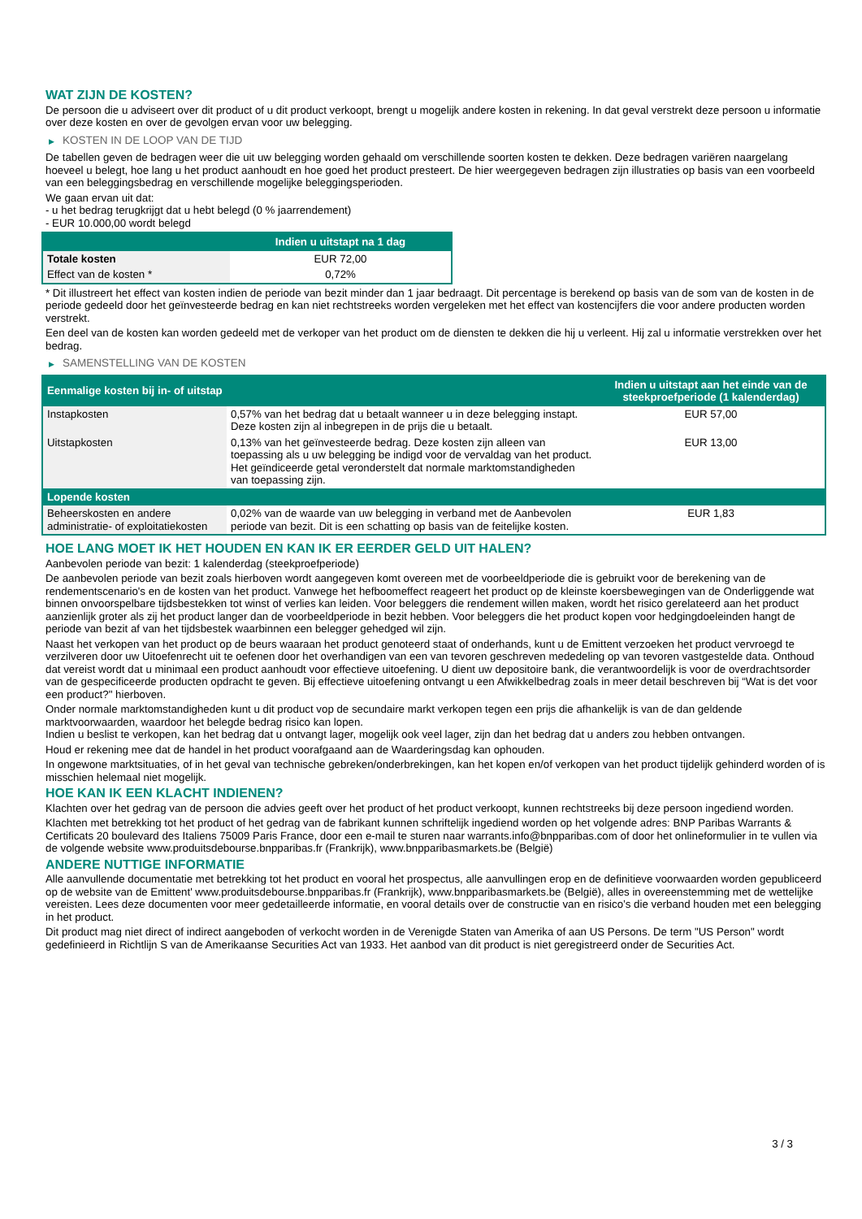WAT ZIJN DE KOSTEN?
De persoon die u adviseert over dit product of u dit product verkoopt, brengt u mogelijk andere kosten in rekening. In dat geval verstrekt deze persoon u informatie over deze kosten en over de gevolgen ervan voor uw belegging.
▶ KOSTEN IN DE LOOP VAN DE TIJD
De tabellen geven de bedragen weer die uit uw belegging worden gehaald om verschillende soorten kosten te dekken. Deze bedragen variëren naargelang hoeveel u belegt, hoe lang u het product aanhoudt en hoe goed het product presteert. De hier weergegeven bedragen zijn illustraties op basis van een voorbeeld van een beleggingsbedrag en verschillende mogelijke beleggingsperioden.
We gaan ervan uit dat:
- u het bedrag terugkrijgt dat u hebt belegd (0 % jaarrendement)
- EUR 10.000,00 wordt belegd
| | Indien u uitstapt na 1 dag |
| --- | --- |
| Totale kosten | EUR 72,00 |
| Effect van de kosten * | 0,72% |
* Dit illustreert het effect van kosten indien de periode van bezit minder dan 1 jaar bedraagt. Dit percentage is berekend op basis van de som van de kosten in de periode gedeeld door het geïnvesteerde bedrag en kan niet rechtstreeks worden vergeleken met het effect van kostencijfers die voor andere producten worden verstrekt.
Een deel van de kosten kan worden gedeeld met de verkoper van het product om de diensten te dekken die hij u verleent. Hij zal u informatie verstrekken over het bedrag.
▶ SAMENSTELLING VAN DE KOSTEN
| Eenmalige kosten bij in- of uitstap | | Indien u uitstapt aan het einde van de steekproefperiode (1 kalenderdag) |
| --- | --- | --- |
| Instapkosten | 0,57% van het bedrag dat u betaalt wanneer u in deze belegging instapt. Deze kosten zijn al inbegrepen in de prijs die u betaalt. | EUR 57,00 |
| Uitstapkosten | 0,13% van het geïnvesteerde bedrag. Deze kosten zijn alleen van toepassing als u uw belegging be indigd voor de vervaldag van het product. Het geïndiceerde getal veronderstelt dat normale marktomstandigheden van toepassing zijn. | EUR 13,00 |
| Lopende kosten | | |
| Beheerskosten en andere administratie- of exploitatiekosten | 0,02% van de waarde van uw belegging in verband met de Aanbevolen periode van bezit. Dit is een schatting op basis van de feitelijke kosten. | EUR 1,83 |
HOE LANG MOET IK HET HOUDEN EN KAN IK ER EERDER GELD UIT HALEN?
Aanbevolen periode van bezit: 1 kalenderdag (steekproefperiode)
De aanbevolen periode van bezit zoals hierboven wordt aangegeven komt overeen met de voorbeeldperiode die is gebruikt voor de berekening van de rendementscenario's en de kosten van het product. Vanwege het hefboomeffect reageert het product op de kleinste koersbewegingen van de Onderliggende wat binnen onvoorspelbare tijdsbestekken tot winst of verlies kan leiden. Voor beleggers die rendement willen maken, wordt het risico gerelateerd aan het product aanzienlijk groter als zij het product langer dan de voorbeeldperiode in bezit hebben. Voor beleggers die het product kopen voor hedgingdoeleinden hangt de periode van bezit af van het tijdsbestek waarbinnen een belegger gehedged wil zijn.
Naast het verkopen van het product op de beurs waaraan het product genoteerd staat of onderhands, kunt u de Emittent verzoeken het product vervroegd te verzilveren door uw Uitoefenrecht uit te oefenen door het overhandigen van een van tevoren geschreven mededeling op van tevoren vastgestelde data. Onthoud dat vereist wordt dat u minimaal een product aanhoudt voor effectieve uitoefening. U dient uw depositoire bank, die verantwoordelijk is voor de overdrachtsorder van de gespecificeerde producten opdracht te geven. Bij effectieve uitoefening ontvangt u een Afwikkelbedrag zoals in meer detail beschreven bij “Wat is det voor een product?" hierboven.
Onder normale marktomstandigheden kunt u dit product vop de secundaire markt verkopen tegen een prijs die afhankelijk is van de dan geldende marktvoorwaarden, waardoor het belegde bedrag risico kan lopen.
Indien u beslist te verkopen, kan het bedrag dat u ontvangt lager, mogelijk ook veel lager, zijn dan het bedrag dat u anders zou hebben ontvangen.
Houd er rekening mee dat de handel in het product voorafgaand aan de Waarderingsdag kan ophouden.
In ongewone marktsituaties, of in het geval van technische gebreken/onderbrekingen, kan het kopen en/of verkopen van het product tijdelijk gehinderd worden of is misschien helemaal niet mogelijk.
HOE KAN IK EEN KLACHT INDIENEN?
Klachten over het gedrag van de persoon die advies geeft over het product of het product verkoopt, kunnen rechtstreeks bij deze persoon ingediend worden.
Klachten met betrekking tot het product of het gedrag van de fabrikant kunnen schriftelijk ingediend worden op het volgende adres: BNP Paribas Warrants & Certificats 20 boulevard des Italiens 75009 Paris France, door een e-mail te sturen naar warrants.info@bnpparibas.com of door het onlineformulier in te vullen via de volgende website www.produitsdebourse.bnpparibas.fr (Frankrijk), www.bnpparibasmarkets.be (België)
ANDERE NUTTIGE INFORMATIE
Alle aanvullende documentatie met betrekking tot het product en vooral het prospectus, alle aanvullingen erop en de definitieve voorwaarden worden gepubliceerd op de website van de Emittent' www.produitsdebourse.bnpparibas.fr (Frankrijk), www.bnpparibasmarkets.be (België), alles in overeenstemming met de wettelijke vereisten. Lees deze documenten voor meer gedetailleerde informatie, en vooral details over de constructie van en risico’s die verband houden met een belegging in het product.
Dit product mag niet direct of indirect aangeboden of verkocht worden in de Verenigde Staten van Amerika of aan US Persons. De term "US Person" wordt gedefinieerd in Richtlijn S van de Amerikaanse Securities Act van 1933. Het aanbod van dit product is niet geregistreerd onder de Securities Act.
3 / 3